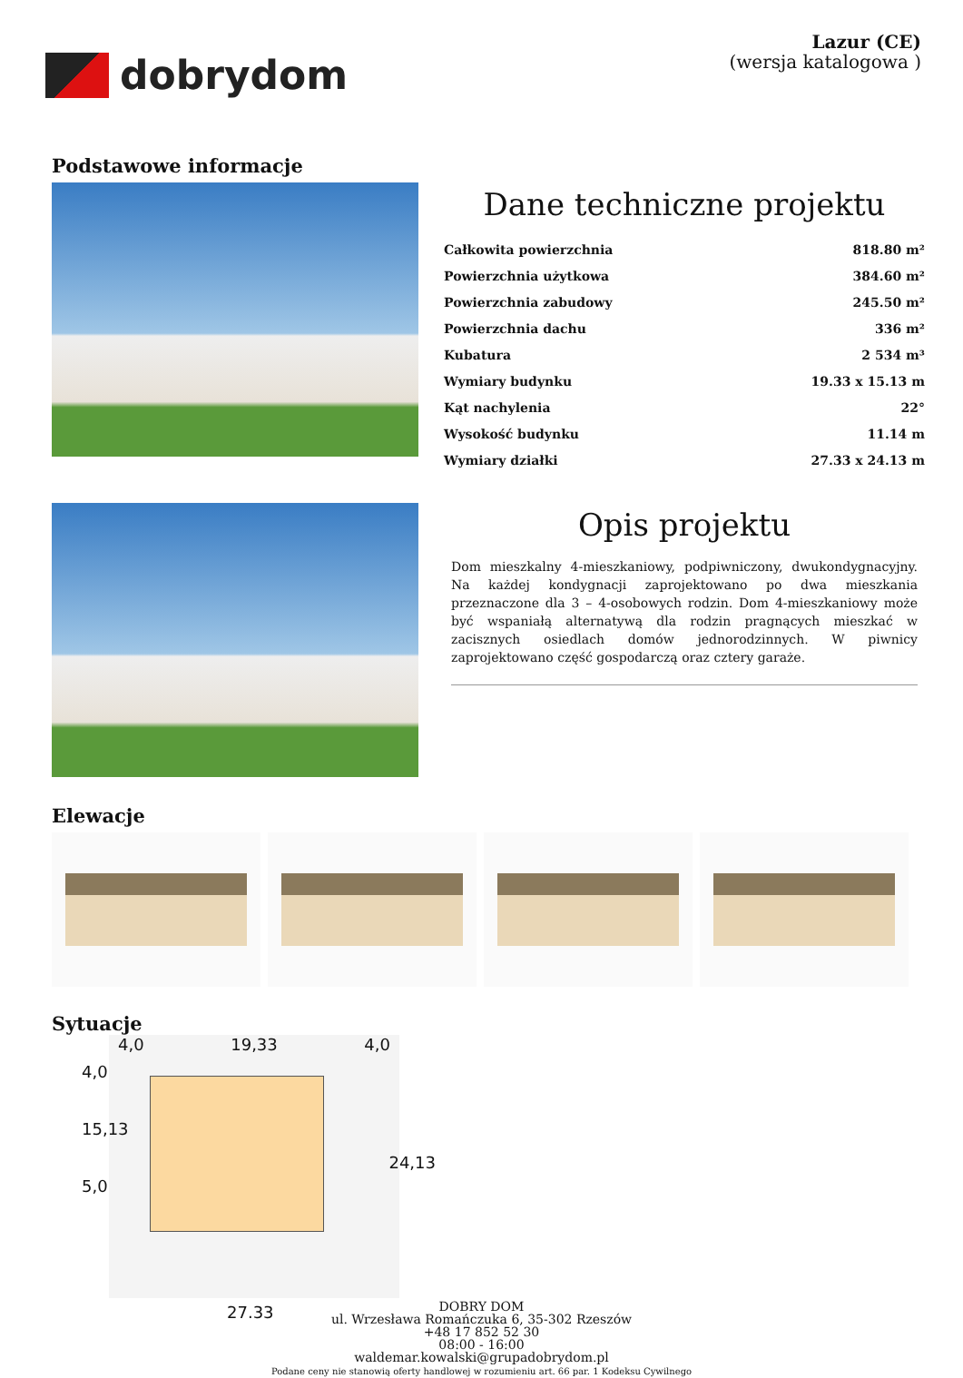dobrydom
Lazur (CE)
(wersja katalogowa )
Podstawowe informacje
Dane techniczne projektu
| Całkowita powierzchnia | 818.80 m² |
| Powierzchnia użytkowa | 384.60 m² |
| Powierzchnia zabudowy | 245.50 m² |
| Powierzchnia dachu | 336 m² |
| Kubatura | 2 534 m³ |
| Wymiary budynku | 19.33 x 15.13 m |
| Kąt nachylenia | 22° |
| Wysokość budynku | 11.14 m |
| Wymiary działki | 27.33 x 24.13 m |
Opis projektu
Dom mieszkalny 4-mieszkaniowy, podpiwniczony, dwukondygnacyjny. Na każdej kondygnacji zaprojektowano po dwa mieszkania przeznaczone dla 3 – 4-osobowych rodzin. Dom 4-mieszkaniowy może być wspaniałą alternatywą dla rodzin pragnących mieszkać w zacisznych osiedlach domów jednorodzinnych. W piwnicy zaprojektowano część gospodarczą oraz cztery garaże.
Elewacje
Sytuacje
4,0 19,33 4,0
4,0
15,13
5,0
24,13
27.33
DOBRY DOM
ul. Wrzesława Romańczuka 6, 35-302 Rzeszów
+48 17 852 52 30
08:00 - 16:00
waldemar.kowalski@grupadobrydom.pl
Podane ceny nie stanowią oferty handlowej w rozumieniu art. 66 par. 1 Kodeksu Cywilnego